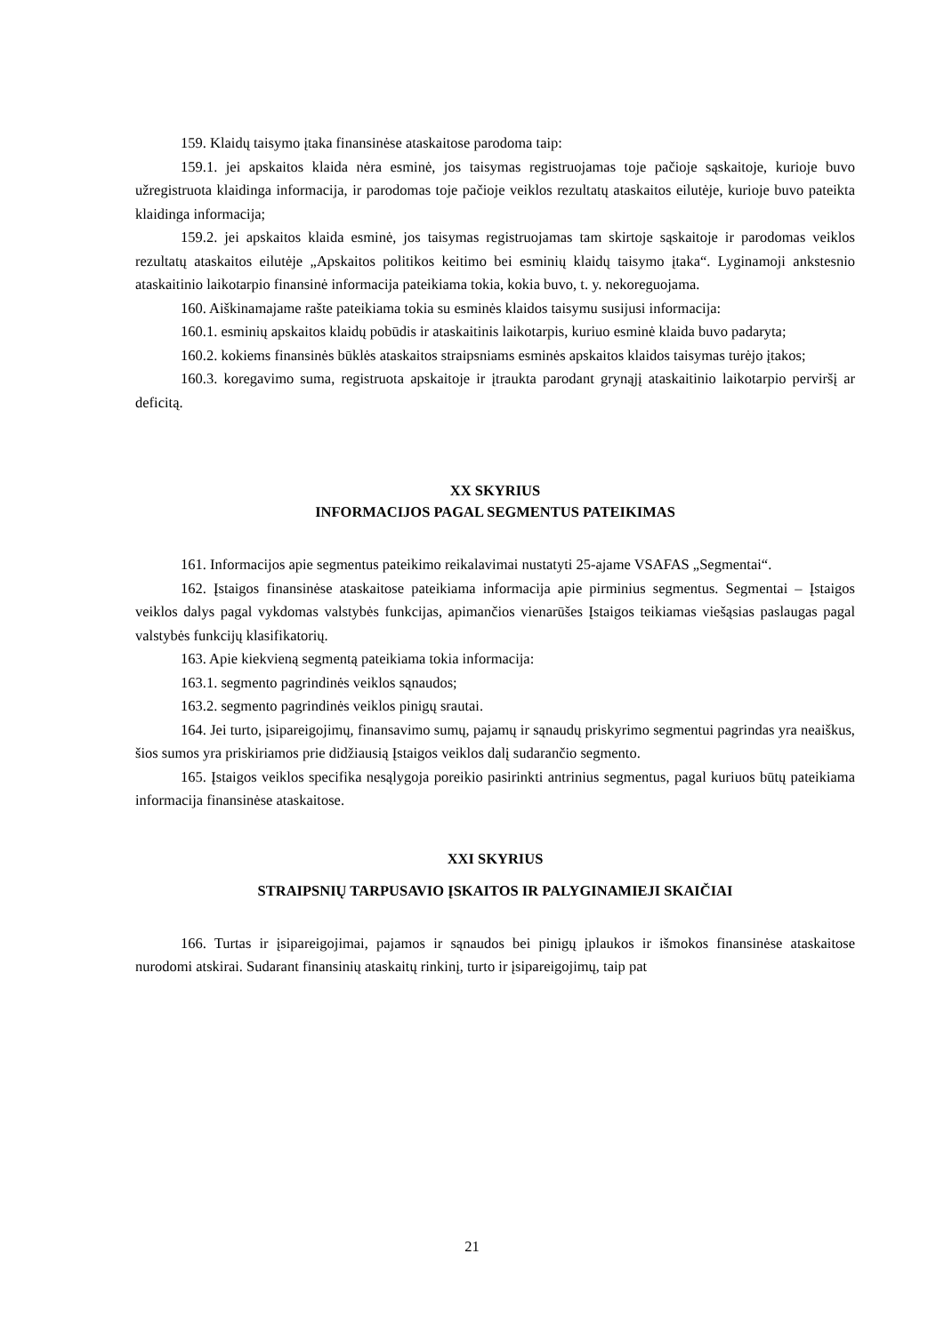159. Klaidų taisymo įtaka finansinėse ataskaitose parodoma taip:
159.1. jei apskaitos klaida nėra esminė, jos taisymas registruojamas toje pačioje sąskaitoje, kurioje buvo užregistruota klaidinga informacija, ir parodomas toje pačioje veiklos rezultatų ataskaitos eilutėje, kurioje buvo pateikta klaidinga informacija;
159.2. jei apskaitos klaida esminė, jos taisymas registruojamas tam skirtoje sąskaitoje ir parodomas veiklos rezultatų ataskaitos eilutėje „Apskaitos politikos keitimo bei esminių klaidų taisymo įtaka“. Lyginamoji ankstesnio ataskaitinio laikotarpio finansinė informacija pateikiama tokia, kokia buvo, t. y. nekoreguojama.
160. Aiškinamajame rašte pateikiama tokia su esminės klaidos taisymu susijusi informacija:
160.1. esminių apskaitos klaidų pobūdis ir ataskaitinis laikotarpis, kuriuo esminė klaida buvo padaryta;
160.2. kokiems finansinės būklės ataskaitos straipsniams esminės apskaitos klaidos taisymas turėjo įtakos;
160.3. koregavimo suma, registruota apskaitoje ir įtraukta parodant grynąjį ataskaitinio laikotarpio perviršį ar deficitą.
XX SKYRIUS
INFORMACIJOS PAGAL SEGMENTUS PATEIKIMAS
161. Informacijos apie segmentus pateikimo reikalavimai nustatyti 25-ajame VSAFAS „Segmentai“.
162. Įstaigos finansinėse ataskaitose pateikiama informacija apie pirminius segmentus. Segmentai – Įstaigos veiklos dalys pagal vykdomas valstybės funkcijas, apimančios vienarūšes Įstaigos teikiamas viešąsias paslaugas pagal valstybės funkcijų klasifikatorių.
163. Apie kiekvieną segmentą pateikiama tokia informacija:
163.1. segmento pagrindinės veiklos sąnaudos;
163.2. segmento pagrindinės veiklos pinigų srautai.
164. Jei turto, įsipareigojimų, finansavimo sumų, pajamų ir sąnaudų priskyrimo segmentui pagrindas yra neaiškus, šios sumos yra priskiriamos prie didžiausią Įstaigos veiklos dalį sudarančio segmento.
165. Įstaigos veiklos specifika nesąlygoja poreikio pasirinkti antrinius segmentus, pagal kuriuos būtų pateikiama informacija finansinėse ataskaitose.
XXI SKYRIUS
STRAIPSNIŲ TARPUSAVIO ĮSKAITOS IR PALYGINAMIEJI SKAIČIAI
166. Turtas ir įsipareigojimai, pajamos ir sąnaudos bei pinigų įplaukos ir išmokos finansinėse ataskaitose nurodomi atskirai. Sudarant finansinių ataskaitų rinkinį, turto ir įsipareigojimų, taip pat
21